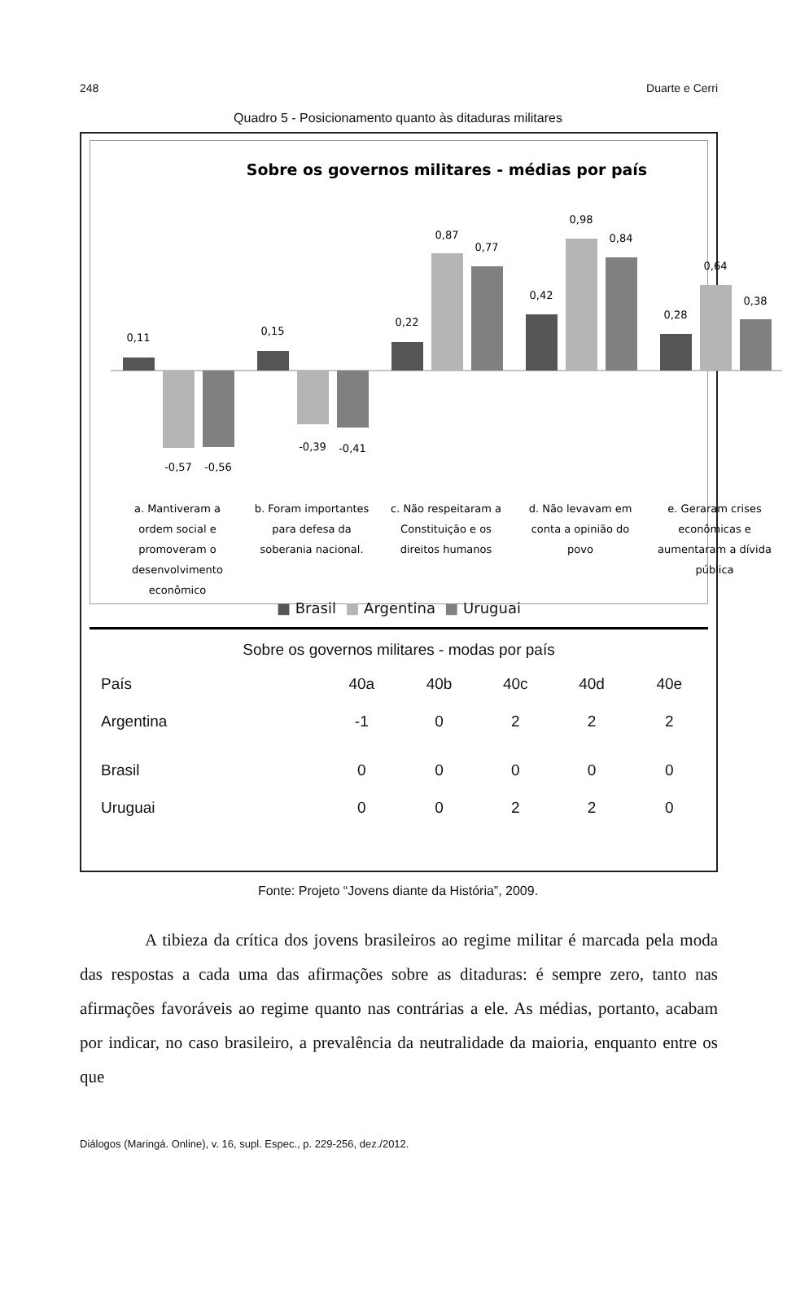248 Duarte e Cerri
Quadro 5 - Posicionamento quanto às ditaduras militares
Sobre os governos militares - médias por país
0,11
-0,57
-0,56
0,15
-0,39
-0,41
0,22
0,87
0,77
0,42
0,98
0,84
0,28
0,64
0,38
a. Mantiveram a
ordem social e
promoveram o
desenvolvimento
econômico
b. Foram importantes
para defesa da
soberania nacional.
c. Não respeitaram a
Constituição e os
direitos humanos
d. Não levavam em
conta a opinião do
povo
e. Geraram crises
econômicas e
aumentaram a dívida
pública
■ Brasil ■ Argentina ■ Uruguai
Sobre os governos militares - modas por país
| País | 40a | 40b | 40c | 40d | 40e |
| --- | --- | --- | --- | --- | --- |
| Argentina | -1 | 0 | 2 | 2 | 2 |
| Brasil | 0 | 0 | 0 | 0 | 0 |
| Uruguai | 0 | 0 | 2 | 2 | 0 |
Fonte: Projeto “Jovens diante da História”, 2009.
A tibieza da crítica dos jovens brasileiros ao regime militar é marcada pela moda das respostas a cada uma das afirmações sobre as ditaduras: é sempre zero, tanto nas afirmações favoráveis ao regime quanto nas contrárias a ele. As médias, portanto, acabam por indicar, no caso brasileiro, a prevalência da neutralidade da maioria, enquanto entre os que
Diálogos (Maringá. Online), v. 16, supl. Espec., p. 229-256, dez./2012.